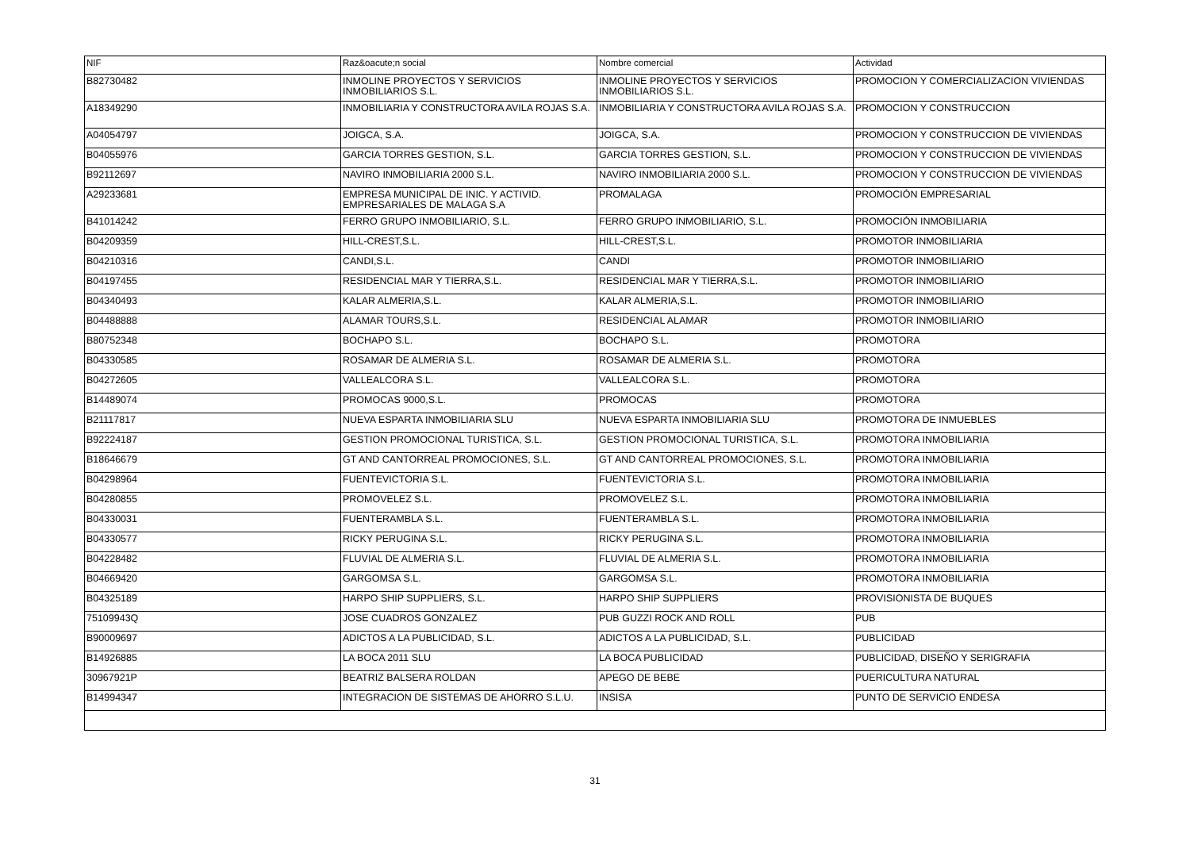| NIF | Raz&oacute;n social | Nombre comercial | Actividad |
| --- | --- | --- | --- |
| B82730482 | INMOLINE PROYECTOS Y SERVICIOS INMOBILIARIOS S.L. | INMOLINE PROYECTOS Y SERVICIOS INMOBILIARIOS S.L. | PROMOCION Y COMERCIALIZACION VIVIENDAS |
| A18349290 | INMOBILIARIA Y CONSTRUCTORA AVILA ROJAS S.A. | INMOBILIARIA Y CONSTRUCTORA AVILA ROJAS S.A. | PROMOCION Y CONSTRUCCION |
| A04054797 | JOIGCA, S.A. | JOIGCA, S.A. | PROMOCION Y CONSTRUCCION DE VIVIENDAS |
| B04055976 | GARCIA TORRES GESTION, S.L. | GARCIA TORRES GESTION, S.L. | PROMOCION Y CONSTRUCCION DE VIVIENDAS |
| B92112697 | NAVIRO INMOBILIARIA 2000 S.L. | NAVIRO INMOBILIARIA 2000 S.L. | PROMOCION Y CONSTRUCCION DE VIVIENDAS |
| A29233681 | EMPRESA MUNICIPAL DE INIC. Y ACTIVID. EMPRESARIALES DE MALAGA S.A | PROMALAGA | PROMOCIÓN EMPRESARIAL |
| B41014242 | FERRO GRUPO INMOBILIARIO, S.L. | FERRO GRUPO INMOBILIARIO, S.L. | PROMOCIÓN INMOBILIARIA |
| B04209359 | HILL-CREST,S.L. | HILL-CREST,S.L. | PROMOTOR INMOBILIARIA |
| B04210316 | CANDI,S.L. | CANDI | PROMOTOR INMOBILIARIO |
| B04197455 | RESIDENCIAL MAR Y TIERRA,S.L. | RESIDENCIAL MAR Y TIERRA,S.L. | PROMOTOR INMOBILIARIO |
| B04340493 | KALAR ALMERIA,S.L. | KALAR ALMERIA,S.L. | PROMOTOR INMOBILIARIO |
| B04488888 | ALAMAR TOURS,S.L. | RESIDENCIAL ALAMAR | PROMOTOR INMOBILIARIO |
| B80752348 | BOCHAPO S.L. | BOCHAPO S.L. | PROMOTORA |
| B04330585 | ROSAMAR DE ALMERIA S.L. | ROSAMAR DE ALMERIA S.L. | PROMOTORA |
| B04272605 | VALLEALCORA S.L. | VALLEALCORA S.L. | PROMOTORA |
| B14489074 | PROMOCAS 9000,S.L. | PROMOCAS | PROMOTORA |
| B21117817 | NUEVA ESPARTA INMOBILIARIA SLU | NUEVA ESPARTA INMOBILIARIA SLU | PROMOTORA DE INMUEBLES |
| B92224187 | GESTION PROMOCIONAL TURISTICA, S.L. | GESTION PROMOCIONAL TURISTICA, S.L. | PROMOTORA INMOBILIARIA |
| B18646679 | GT AND CANTORREAL PROMOCIONES, S.L. | GT AND CANTORREAL PROMOCIONES, S.L. | PROMOTORA INMOBILIARIA |
| B04298964 | FUENTEVICTORIA S.L. | FUENTEVICTORIA S.L. | PROMOTORA INMOBILIARIA |
| B04280855 | PROMOVELEZ S.L. | PROMOVELEZ S.L. | PROMOTORA INMOBILIARIA |
| B04330031 | FUENTERAMBLA S.L. | FUENTERAMBLA S.L. | PROMOTORA INMOBILIARIA |
| B04330577 | RICKY PERUGINA S.L. | RICKY PERUGINA S.L. | PROMOTORA INMOBILIARIA |
| B04228482 | FLUVIAL DE ALMERIA S.L. | FLUVIAL DE ALMERIA S.L. | PROMOTORA INMOBILIARIA |
| B04669420 | GARGOMSA S.L. | GARGOMSA S.L. | PROMOTORA INMOBILIARIA |
| B04325189 | HARPO SHIP SUPPLIERS, S.L. | HARPO SHIP SUPPLIERS | PROVISIONISTA DE BUQUES |
| 75109943Q | JOSE CUADROS GONZALEZ | PUB GUZZI ROCK AND ROLL | PUB |
| B90009697 | ADICTOS A LA PUBLICIDAD, S.L. | ADICTOS A LA PUBLICIDAD, S.L. | PUBLICIDAD |
| B14926885 | LA BOCA 2011 SLU | LA BOCA PUBLICIDAD | PUBLICIDAD, DISEÑO Y SERIGRAFIA |
| 30967921P | BEATRIZ BALSERA ROLDAN | APEGO DE BEBE | PUERICULTURA NATURAL |
| B14994347 | INTEGRACION DE SISTEMAS DE AHORRO S.L.U. | INSISA | PUNTO DE SERVICIO ENDESA |
31